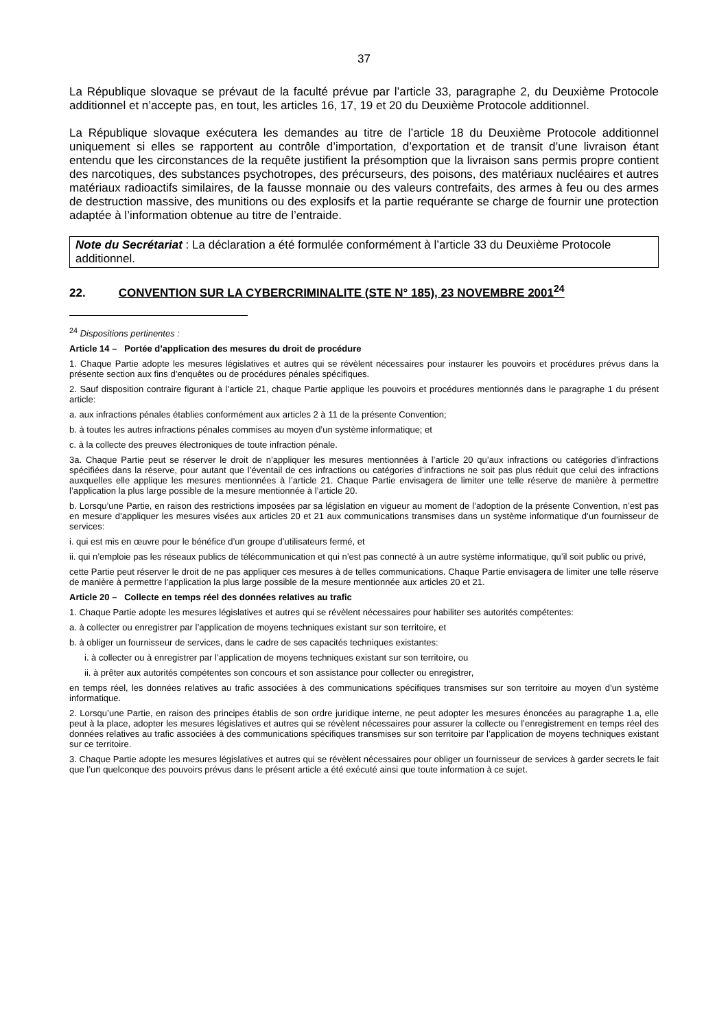37
La République slovaque se prévaut de la faculté prévue par l’article 33, paragraphe 2, du Deuxième Protocole additionnel et n’accepte pas, en tout, les articles 16, 17, 19 et 20 du Deuxième Protocole additionnel.
La République slovaque exécutera les demandes au titre de l’article 18 du Deuxième Protocole additionnel uniquement si elles se rapportent au contrôle d’importation, d’exportation et de transit d’une livraison étant entendu que les circonstances de la requête justifient la présomption que la livraison sans permis propre contient des narcotiques, des substances psychotropes, des précurseurs, des poisons, des matériaux nucléaires et autres matériaux radioactifs similaires, de la fausse monnaie ou des valeurs contrefaits, des armes à feu ou des armes de destruction massive, des munitions ou des explosifs et la partie requérante se charge de fournir une protection adaptée à l’information obtenue au titre de l’entraide.
Note du Secrétariat : La déclaration a été formulée conformément à l’article 33 du Deuxième Protocole additionnel.
22. CONVENTION SUR LA CYBERCRIMINALITE (STE N° 185), 23 NOVEMBRE 2001<sup>24</sup>
<sup>24</sup> Dispositions pertinentes :
Article 14 – Portée d’application des mesures du droit de procédure
1. Chaque Partie adopte les mesures législatives et autres qui se révèlent nécessaires pour instaurer les pouvoirs et procédures prévus dans la présente section aux fins d’enquêtes ou de procédures pénales spécifiques.
2. Sauf disposition contraire figurant à l’article 21, chaque Partie applique les pouvoirs et procédures mentionnés dans le paragraphe 1 du présent article:
a. aux infractions pénales établies conformément aux articles 2 à 11 de la présente Convention;
b. à toutes les autres infractions pénales commises au moyen d’un système informatique; et
c. à la collecte des preuves électroniques de toute infraction pénale.
3a. Chaque Partie peut se réserver le droit de n’appliquer les mesures mentionnées à l’article 20 qu’aux infractions ou catégories d’infractions spécifiées dans la réserve, pour autant que l’éventail de ces infractions ou catégories d’infractions ne soit pas plus réduit que celui des infractions auxquelles elle applique les mesures mentionnées à l’article 21. Chaque Partie envisagera de limiter une telle réserve de manière à permettre l’application la plus large possible de la mesure mentionnée à l’article 20.
b. Lorsqu’une Partie, en raison des restrictions imposées par sa législation en vigueur au moment de l’adoption de la présente Convention, n’est pas en mesure d’appliquer les mesures visées aux articles 20 et 21 aux communications transmises dans un système informatique d’un fournisseur de services:
i. qui est mis en œuvre pour le bénéfice d’un groupe d’utilisateurs fermé, et
ii. qui n’emploie pas les réseaux publics de télécommunication et qui n’est pas connecté à un autre système informatique, qu’il soit public ou privé,
cette Partie peut réserver le droit de ne pas appliquer ces mesures à de telles communications. Chaque Partie envisagera de limiter une telle réserve de manière à permettre l’application la plus large possible de la mesure mentionnée aux articles 20 et 21.
Article 20 – Collecte en temps réel des données relatives au trafic
1. Chaque Partie adopte les mesures législatives et autres qui se révèlent nécessaires pour habiliter ses autorités compétentes:
a. à collecter ou enregistrer par l’application de moyens techniques existant sur son territoire, et
b. à obliger un fournisseur de services, dans le cadre de ses capacités techniques existantes:
i. à collecter ou à enregistrer par l’application de moyens techniques existant sur son territoire, ou
ii. à prêter aux autorités compétentes son concours et son assistance pour collecter ou enregistrer,
en temps réel, les données relatives au trafic associées à des communications spécifiques transmises sur son territoire au moyen d’un système informatique.
2. Lorsqu’une Partie, en raison des principes établis de son ordre juridique interne, ne peut adopter les mesures énoncées au paragraphe 1.a, elle peut à la place, adopter les mesures législatives et autres qui se révèlent nécessaires pour assurer la collecte ou l’enregistrement en temps réel des données relatives au trafic associées à des communications spécifiques transmises sur son territoire par l’application de moyens techniques existant sur ce territoire.
3. Chaque Partie adopte les mesures législatives et autres qui se révèlent nécessaires pour obliger un fournisseur de services à garder secrets le fait que l’un quelconque des pouvoirs prévus dans le présent article a été exécuté ainsi que toute information à ce sujet.